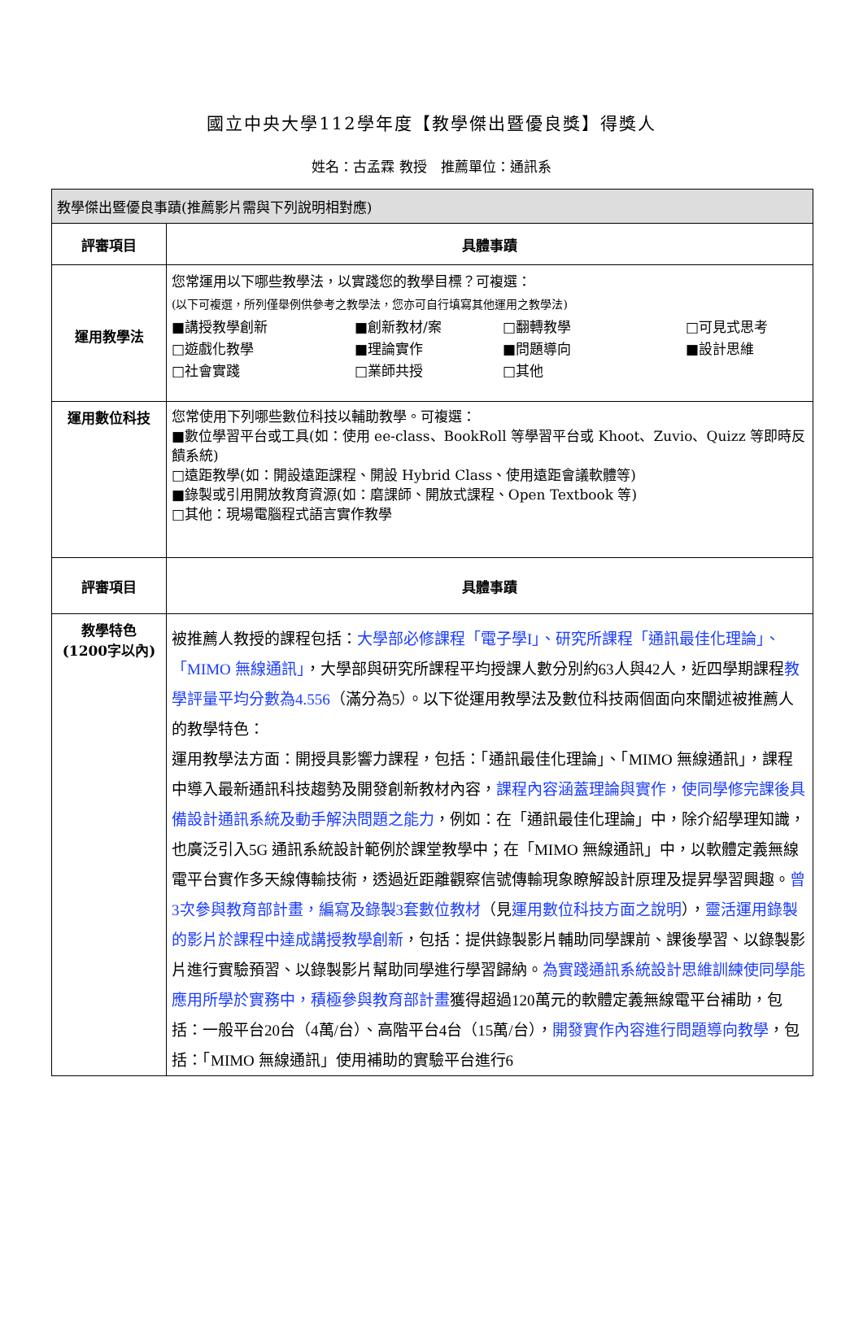國立中央大學112學年度【教學傑出暨優良獎】得獎人
姓名：古孟霖 教授　推薦單位：通訊系
| 教學傑出暨優良事蹟(推薦影片需與下列說明相對應) | |
| 評審項目 | 具體事蹟 |
| 運用教學法 | 您常運用以下哪些教學法，以實踐您的教學目標？可複選： (以下可複選，所列僅舉例供參考之教學法，您亦可自行填寫其他運用之教學法) ■講授教學創新 ■創新教材/案 □翻轉教學 □可見式思考 □遊戲化教學 ■理論實作 ■問題導向 ■設計思維 □社會實踐 □業師共授 □其他 |
| 運用數位科技 | 您常使用下列哪些數位科技以輔助教學。可複選： ■數位學習平台或工具(如：使用 ee-class、BookRoll 等學習平台或 Khoot、Zuvio、Quizz 等即時反饋系統) □遠距教學(如：開設遠距課程、開設 Hybrid Class、使用遠距會議軟體等) ■錄製或引用開放教育資源(如：磨課師、開放式課程、Open Textbook 等) □其他：現場電腦程式語言實作教學 |
| 評審項目 | 具體事蹟 |
| 教學特色 (1200字以內) | 被推薦人教授的課程包括： 大學部必修課程「電子學I」、研究所課程「通訊最佳化理論」、「MIMO 無線通訊」 ，大學部與研究所課程平均授課人數分別約63人與42人，近四學期課程 教學評量平均分數為4.556 （滿分為5）。以下從運用教學法及數位科技兩個面向來闡述被推薦人的教學特色： 運用教學法方面：開授具影響力課程，包括：「通訊最佳化理論」、「MIMO 無線通訊」，課程中導入最新通訊科技趨勢及開發創新教材內容， 課程內容涵蓋理論與實作，使同學修完課後具備設計通訊系統及動手解決問題之能力 ，例如：在「通訊最佳化理論」中，除介紹學理知識，也廣泛引入5G 通訊系統設計範例於課堂教學中；在「MIMO 無線通訊」中，以軟體定義無線電平台實作多天線傳輸技術，透過近距離觀察信號傳輸現象瞭解設計原理及提昇學習興趣。 曾3次參與教育部計畫，編寫及錄製3套數位教材 （見 運用數位科技方面之說明 ）， 靈活運用錄製的影片於課程中達成講授教學創新 ，包括：提供錄製影片輔助同學課前、課後學習、以錄製影片進行實驗預習、以錄製影片幫助同學進行學習歸納。 為實踐通訊系統設計思維訓練使同學能應用所學於實務中，積極參與教育部計畫 獲得超過120萬元的軟體定義無線電平台補助，包括：一般平台20台（4萬/台）、高階平台4台（15萬/台）， 開發實作內容進行問題導向教學 ，包括：「MIMO 無線通訊」使用補助的實驗平台進行6 |